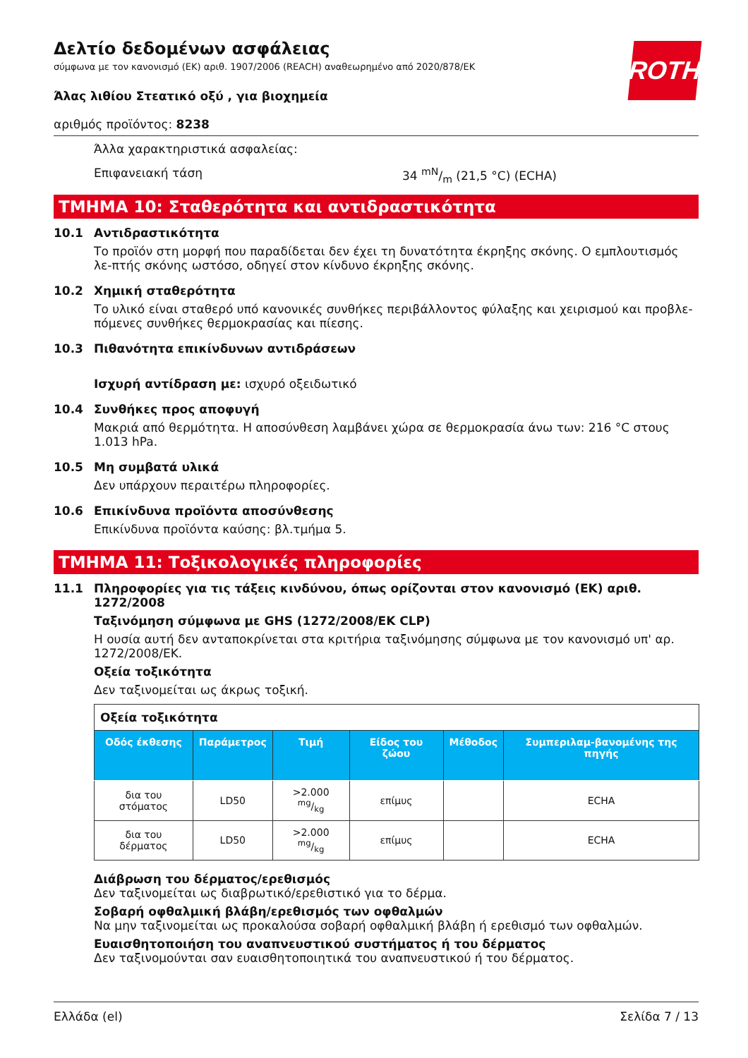ROTH
Δελτίο δεδομένων ασφάλειας
σύμφωνα με τον κανονισμό (ΕΚ) αριθ. 1907/2006 (REACH) αναθεωρημένο από 2020/878/ΕΚ
Άλας λιθίου Στεατικό οξύ , για βιοχημεία
αριθμός προϊόντος: 8238
Άλλα χαρακτηριστικά ασφαλείας:
Επιφανειακή τάση 34 mN/m (21,5 °C) (ECHA)
ΤΜΗΜΑ 10: Σταθερότητα και αντιδραστικότητα
10.1 Αντιδραστικότητα
Το προϊόν στη μορφή που παραδίδεται δεν έχει τη δυνατότητα έκρηξης σκόνης. Ο εμπλουτισμός λε-πτής σκόνης ωστόσο, οδηγεί στον κίνδυνο έκρηξης σκόνης.
10.2 Χημική σταθερότητα
Το υλικό είναι σταθερό υπό κανονικές συνθήκες περιβάλλοντος φύλαξης και χειρισμού και προβλε-πόμενες συνθήκες θερμοκρασίας και πίεσης.
10.3 Πιθανότητα επικίνδυνων αντιδράσεων
Ισχυρή αντίδραση με: ισχυρό οξειδωτικό
10.4 Συνθήκες προς αποφυγή
Μακριά από θερμότητα. Η αποσύνθεση λαμβάνει χώρα σε θερμοκρασία άνω των: 216 °C στους 1.013 hPa.
10.5 Μη συμβατά υλικά
Δεν υπάρχουν περαιτέρω πληροφορίες.
10.6 Επικίνδυνα προϊόντα αποσύνθεσης
Επικίνδυνα προϊόντα καύσης: βλ.τμήμα 5.
ΤΜΗΜΑ 11: Τοξικολογικές πληροφορίες
11.1 Πληροφορίες για τις τάξεις κινδύνου, όπως ορίζονται στον κανονισμό (ΕΚ) αριθ. 1272/2008
Ταξινόμηση σύμφωνα με GHS (1272/2008/ΕΚ CLP)
Η ουσία αυτή δεν ανταποκρίνεται στα κριτήρια ταξινόμησης σύμφωνα με τον κανονισμό υπ' αρ. 1272/2008/ΕΚ.
Οξεία τοξικότητα
Δεν ταξινομείται ως άκρως τοξική.
| Οξεία τοξικότητα | | | | | |
| Οδός έκθεσης | Παράμετρος | Τιμή | Είδος του ζώου | Μέθοδος | Συμπεριλαμ-βανομένης της πηγής |
| δια του στόματος | LD50 | >2.000 mg/kg | επίμυς | | ECHA |
| δια του δέρματος | LD50 | >2.000 mg/kg | επίμυς | | ECHA |
Διάβρωση του δέρματος/ερεθισμός
Δεν ταξινομείται ως διαβρωτικό/ερεθιστικό για το δέρμα.
Σοβαρή οφθαλμική βλάβη/ερεθισμός των οφθαλμών
Να μην ταξινομείται ως προκαλούσα σοβαρή οφθαλμική βλάβη ή ερεθισμό των οφθαλμών.
Ευαισθητοποιήση του αναπνευστικού συστήματος ή του δέρματος
Δεν ταξινομούνται σαν ευαισθητοποιητικά του αναπνευστικού ή του δέρματος.
Ελλάδα (el) Σελίδα 7 / 13